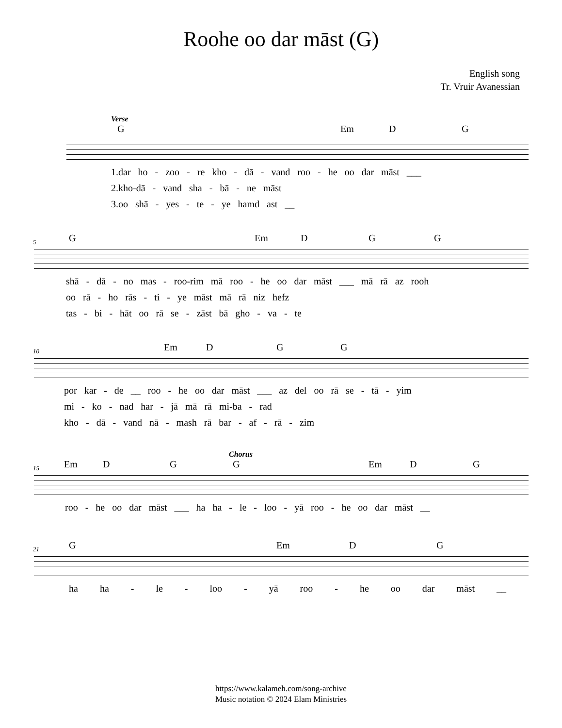Roohe oo dar māst (G)
English song
Tr. Vruir Avanessian
Verse
G Em D G
1.dar ho - zoo - re kho - dā - vand roo - he oo dar māst ___
2.kho-dā - vand sha - bā - ne māst
3.oo shā - yes - te - ye hamd ast __
G Em D G G
5
shā - dā - no mas - roo-rim mā roo - he oo dar māst ___ mā rā az rooh
oo rā - ho rās - ti - ye māst mā rā niz hefz
tas - bi - hāt oo rā se - zāst bā gho - va - te
Em D G G
10
por kar - de __ roo - he oo dar māst ___ az del oo rā se - tā - yim
mi - ko - nad har - jā mā rā mi-ba - rad
kho - dā - vand nā - mash rā bar - af - rā - zim
Chorus
Em D G G Em D G
15
roo - he oo dar māst ___ ha ha - le - loo - yā roo - he oo dar māst __
G Em D G
21
ha ha - le - loo - yā roo - he oo dar māst __
https://www.kalameh.com/song-archive
Music notation © 2024 Elam Ministries